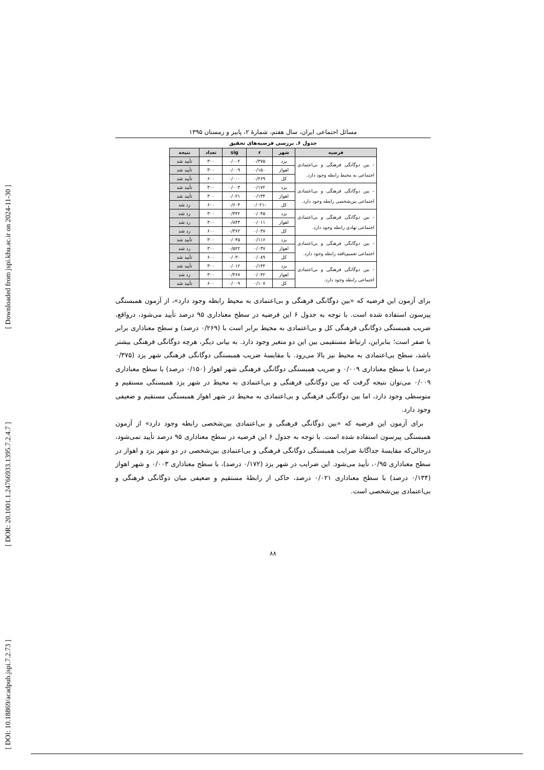[ Downloaded from jspi.khu.ac.ir on 2024-11-30 ]
[ DOR: 20.1001.1.24766933.1395.7.2.4.7 ]
[ DOI: 10.18869/acadpub.jspi.7.2.73 ]
مسائل اجتماعی ایران، سال هفتم، شمارۀ ۲، پاییز و زمستان ۱۳۹۵
جدول ۶. بررسی فرضیه‌های تحقیق
| فرضیه | شهر | r | sig | تعداد | نتیجه |
| --- | --- | --- | --- | --- | --- |
| - بین دوگانگی فرهنگی و بی‌اعتمادی اجتماعی به محیط رابطه وجود دارد. | یزد | ۰/۳۷۵ | ۰/۰۰۲ | ۳۰۰ | تأیید شد |
| | اهواز | ۰/۱۵۰ | ۰/۰۰۹ | ۳۰۰ | تأیید شد |
| | کل | ۰/۲۶۹ | ۰/۰۰۰ | ۶۰۰ | تأیید شد |
| - بین دوگانگی فرهنگی و بی‌اعتمادی اجتماعی بین‌شخصی رابطه وجود دارد. | یزد | ۰/۱۷۲ | ۰/۰۰۳ | ۳۰۰ | تأیید شد |
| | اهواز | ۰/۱۳۴ | ۰/۰۲۱ | ۳۰۰ | تأیید شد |
| | کل | -۰/۰۲۱ | ۰/۶۰۴ | ۶۰۰ | رد شد |
| - بین دوگانگی فرهنگی و بی‌اعتمادی اجتماعی نهادی رابطه وجود دارد. | یزد | ۰/۰۴۵ | ۰/۴۴۲ | ۳۰۰ | رد شد |
| | اهواز | ۰/۰۱۱ | ۰/۸۴۳ | ۳۰۰ | رد شد |
| | کل | ۰/۰۳۷ | ۰/۳۶۲ | ۶۰۰ | رد شد |
| - بین دوگانگی فرهنگی و بی‌اعتمادی اجتماعی تعمیم‌یافته رابطه وجود دارد. | یزد | ۰/۱۱۶ | ۰/۰۴۵ | ۳۰۰ | تأیید شد |
| | اهواز | ۰/۰۳۷ | ۰/۵۲۲ | ۳۰۰ | رد شد |
| | کل | ۰/۰۸۹ | ۰/۰۳۰ | ۶۰۰ | تأیید شد |
| - بین دوگانگی فرهنگی و بی‌اعتمادی اجتماعی رابطه وجود دارد. | یزد | ۰/۱۴۴ | ۰/۰۱۲ | ۳۰۰ | تأیید شد |
| | اهواز | ۰/۰۴۲ | ۰/۴۶۷ | ۳۰۰ | رد شد |
| | کل | ۰/۱۰۷ | ۰/۰۰۹ | ۶۰۰ | تأیید شد |
برای آزمون این فرضیه که «بین دوگانگی فرهنگی و بی‌اعتمادی به محیط رابطه وجود دارد»، از آزمون همبستگی پیرسون استفاده شده است. با توجه به جدول ۶ این فرضیه در سطح معناداری ۹۵ درصد تأیید می‌شود، درواقع، ضریب همبستگی دوگانگی فرهنگی کل و بی‌اعتمادی به محیط برابر است با (۰/۲۶۹ درصد) و سطح معناداری برابر با صفر است؛ بنابراین، ارتباط مستقیمی بین این دو متغیر وجود دارد. به بیانی دیگر، هرچه دوگانگی فرهنگی بیشتر باشد، سطح بی‌اعتمادی به محیط نیز بالا می‌رود. با مقایسۀ ضریب همبستگی دوگانگی فرهنگی شهر یزد (۰/۳۷۵ درصد) با سطح معناداری ۰/۰۰۹ و ضریب همبستگی دوگانگی فرهنگی شهر اهواز (۰/۱۵۰ درصد) با سطح معناداری ۰/۰۰۹ می‌توان نتیجه گرفت که بین دوگانگی فرهنگی و بی‌اعتمادی به محیط در شهر یزد همبستگی مستقیم و متوسطی وجود دارد، اما بین دوگانگی فرهنگی و بی‌اعتمادی به محیط در شهر اهواز همبستگی مستقیم و ضعیفی وجود دارد.
برای آزمون این فرضیه که «بین دوگانگی فرهنگی و بی‌اعتمادی بین‌شخصی رابطه وجود دارد» از آزمون همبستگی پیرسون استفاده شده است. با توجه به جدول ۶ این فرضیه در سطح معناداری ۹۵ درصد تأیید نمی‌شود، درحالی‌که مقایسۀ جداگانۀ ضرایب همبستگی دوگانگی فرهنگی و بی‌اعتمادی بین‌شخصی در دو شهر یزد و اهواز در سطح معناداری ۰/۹۵، تأیید می‌شود. این ضرایب در شهر یزد (۰/۱۷۲ درصد)، با سطح معناداری ۰/۰۰۳ و شهر اهواز (۰/۱۳۴ درصد) با سطح معناداری ۰/۰۲۱ درصد، حاکی از رابطۀ مستقیم و ضعیفی میان دوگانگی فرهنگی و بی‌اعتمادی بین‌شخصی است.
۸۸